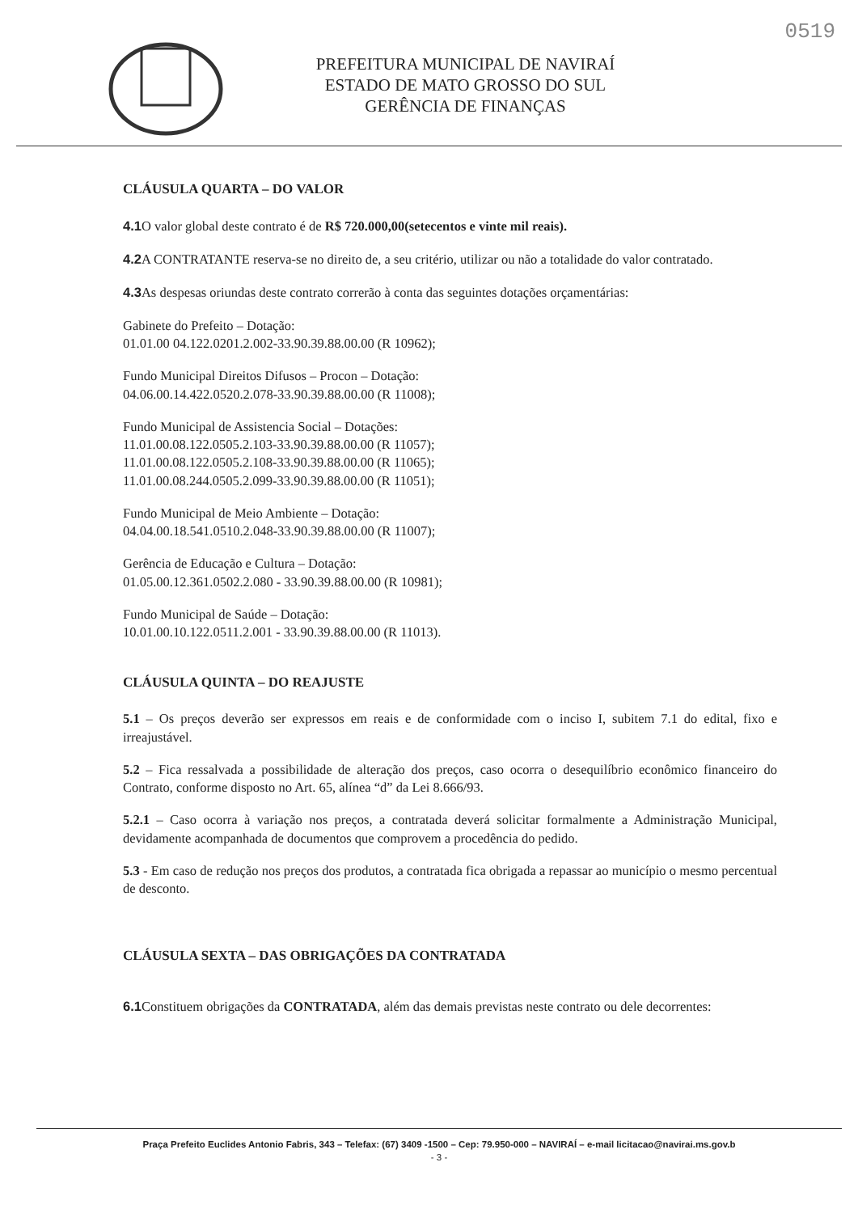0519
PREFEITURA MUNICIPAL DE NAVIRAÍ
ESTADO DE MATO GROSSO DO SUL
GERÊNCIA DE FINANÇAS
CLÁUSULA QUARTA – DO VALOR
4.1 O valor global deste contrato é de R$ 720.000,00(setecentos e vinte mil reais).
4.2 A CONTRATANTE reserva-se no direito de, a seu critério, utilizar ou não a totalidade do valor contratado.
4.3 As despesas oriundas deste contrato correrão à conta das seguintes dotações orçamentárias:
Gabinete do Prefeito – Dotação:
01.01.00 04.122.0201.2.002-33.90.39.88.00.00 (R 10962);
Fundo Municipal Direitos Difusos – Procon – Dotação:
04.06.00.14.422.0520.2.078-33.90.39.88.00.00 (R 11008);
Fundo Municipal de Assistencia Social – Dotações:
11.01.00.08.122.0505.2.103-33.90.39.88.00.00 (R 11057);
11.01.00.08.122.0505.2.108-33.90.39.88.00.00 (R 11065);
11.01.00.08.244.0505.2.099-33.90.39.88.00.00 (R 11051);
Fundo Municipal de Meio Ambiente – Dotação:
04.04.00.18.541.0510.2.048-33.90.39.88.00.00 (R 11007);
Gerência de Educação e Cultura – Dotação:
01.05.00.12.361.0502.2.080 - 33.90.39.88.00.00 (R 10981);
Fundo Municipal de Saúde – Dotação:
10.01.00.10.122.0511.2.001 - 33.90.39.88.00.00 (R 11013).
CLÁUSULA QUINTA – DO REAJUSTE
5.1 – Os preços deverão ser expressos em reais e de conformidade com o inciso I, subitem 7.1 do edital, fixo e irreajustável.
5.2 – Fica ressalvada a possibilidade de alteração dos preços, caso ocorra o desequilíbrio econômico financeiro do Contrato, conforme disposto no Art. 65, alínea “d” da Lei 8.666/93.
5.2.1 – Caso ocorra à variação nos preços, a contratada deverá solicitar formalmente a Administração Municipal, devidamente acompanhada de documentos que comprovem a procedência do pedido.
5.3 - Em caso de redução nos preços dos produtos, a contratada fica obrigada a repassar ao município o mesmo percentual de desconto.
CLÁUSULA SEXTA – DAS OBRIGAÇÕES DA CONTRATADA
6.1 Constituem obrigações da CONTRATADA, além das demais previstas neste contrato ou dele decorrentes:
Praça Prefeito Euclides Antonio Fabris, 343 – Telefax: (67) 3409 -1500 – Cep: 79.950-000 – NAVIRAÍ – e-mail licitacao@navirai.ms.gov.b
- 3 -